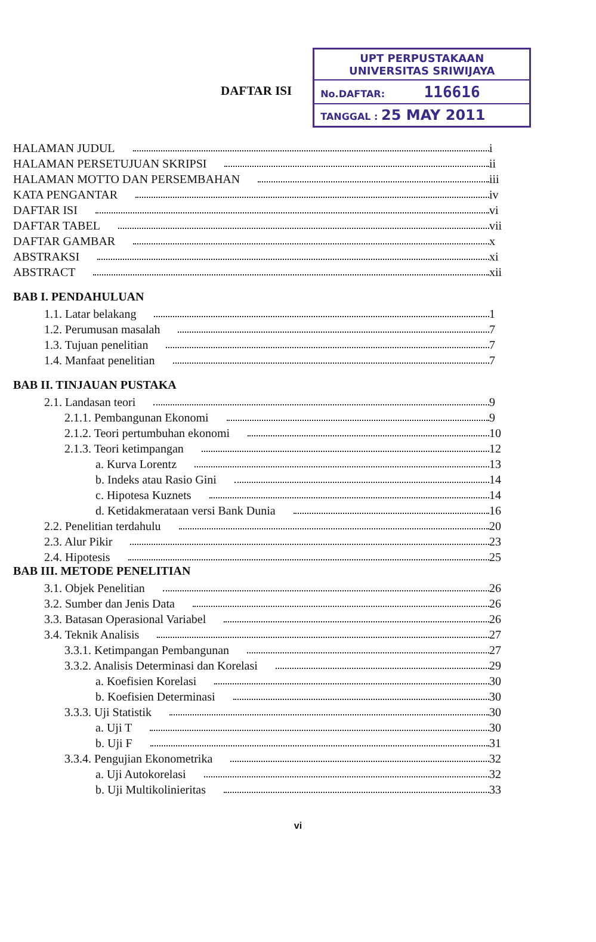DAFTAR ISI
UPT PERPUSTAKAAN
UNIVERSITAS SRIWIJAYA
No.DAFTAR: 116616
TANGGAL : 25 MAY 2011
HALAMAN JUDUL i
HALAMAN PERSETUJUAN SKRIPSI ii
HALAMAN MOTTO DAN PERSEMBAHAN iii
KATA PENGANTAR iv
DAFTAR ISI vi
DAFTAR TABEL vii
DAFTAR GAMBAR x
ABSTRAKSI xi
ABSTRACT xii
BAB I. PENDAHULUAN
1.1. Latar belakang 1
1.2. Perumusan masalah 7
1.3. Tujuan penelitian 7
1.4. Manfaat penelitian 7
BAB II. TINJAUAN PUSTAKA
2.1. Landasan teori 9
2.1.1. Pembangunan Ekonomi 9
2.1.2. Teori pertumbuhan ekonomi 10
2.1.3. Teori ketimpangan 12
a. Kurva Lorentz 13
b. Indeks atau Rasio Gini 14
c. Hipotesa Kuznets 14
d. Ketidakmerataan versi Bank Dunia 16
2.2. Penelitian terdahulu 20
2.3. Alur Pikir 23
2.4. Hipotesis 25
BAB III. METODE PENELITIAN
3.1. Objek Penelitian 26
3.2. Sumber dan Jenis Data 26
3.3. Batasan Operasional Variabel 26
3.4. Teknik Analisis 27
3.3.1. Ketimpangan Pembangunan 27
3.3.2. Analisis Determinasi dan Korelasi 29
a. Koefisien Korelasi 30
b. Koefisien Determinasi 30
3.3.3. Uji Statistik 30
a. Uji T 30
b. Uji F 31
3.3.4. Pengujian Ekonometrika 32
a. Uji Autokorelasi 32
b. Uji Multikolinieritas 33
vi